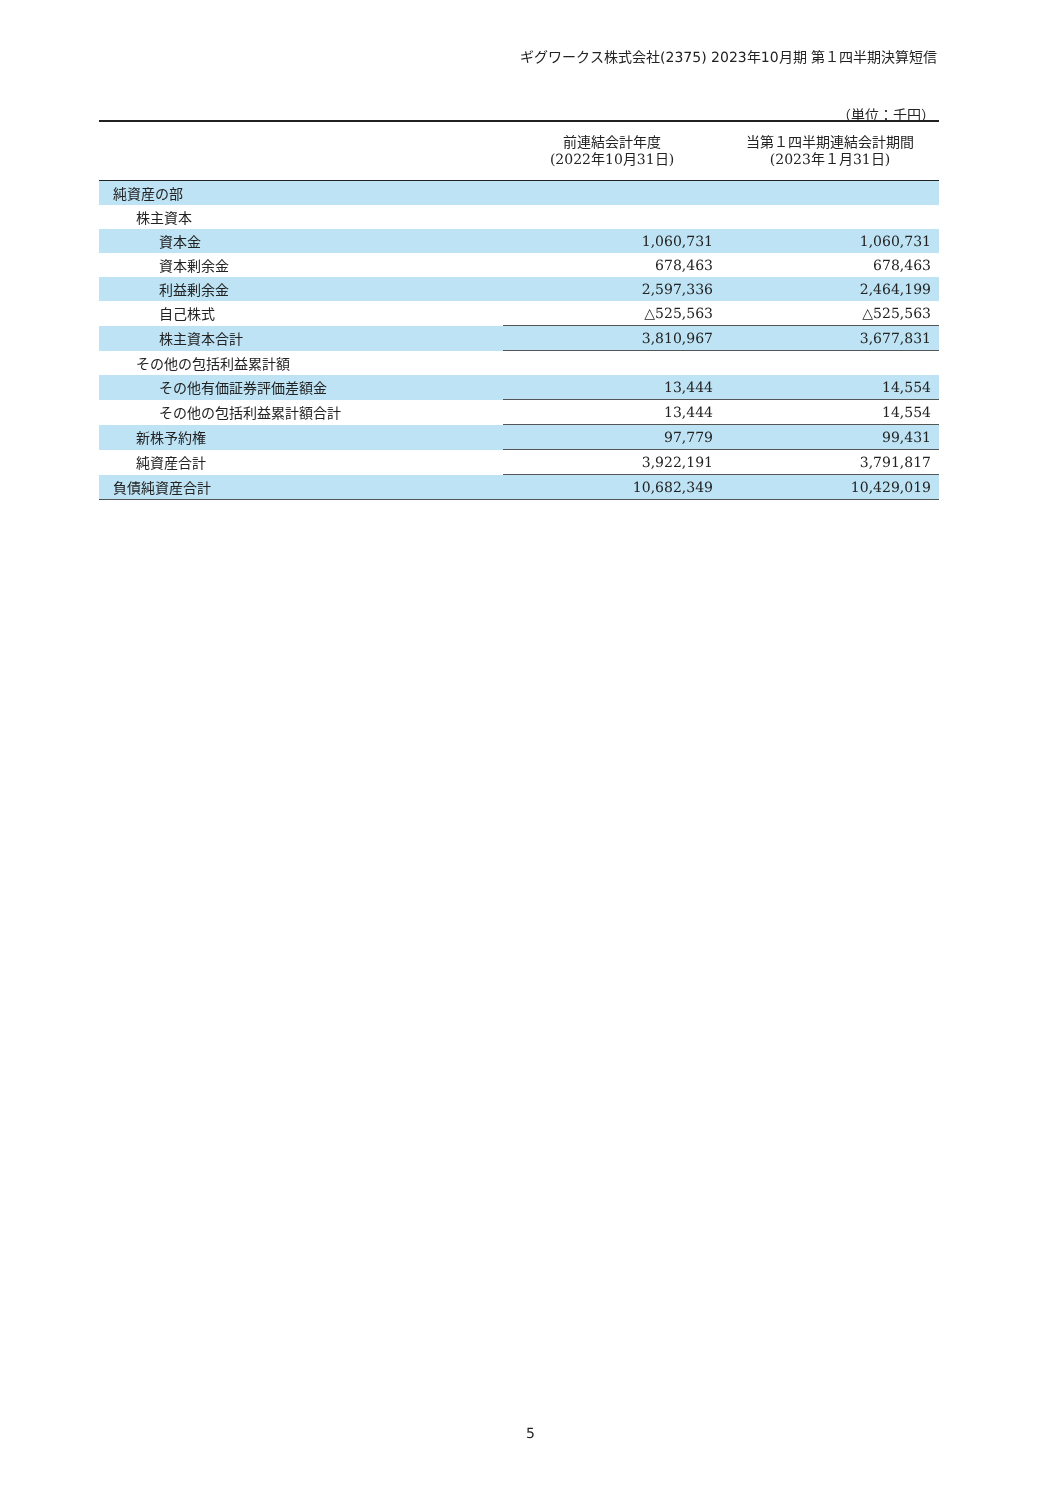ギグワークス株式会社(2375) 2023年10月期 第１四半期決算短信
（単位：千円）
| | 前連結会計年度 (2022年10月31日) | 当第１四半期連結会計期間 (2023年１月31日) |
| --- | --- | --- |
| 純資産の部 | | |
| 株主資本 | | |
| 資本金 | 1,060,731 | 1,060,731 |
| 資本剰余金 | 678,463 | 678,463 |
| 利益剰余金 | 2,597,336 | 2,464,199 |
| 自己株式 | △525,563 | △525,563 |
| 株主資本合計 | 3,810,967 | 3,677,831 |
| その他の包括利益累計額 | | |
| その他有価証券評価差額金 | 13,444 | 14,554 |
| その他の包括利益累計額合計 | 13,444 | 14,554 |
| 新株予約権 | 97,779 | 99,431 |
| 純資産合計 | 3,922,191 | 3,791,817 |
| 負債純資産合計 | 10,682,349 | 10,429,019 |
5